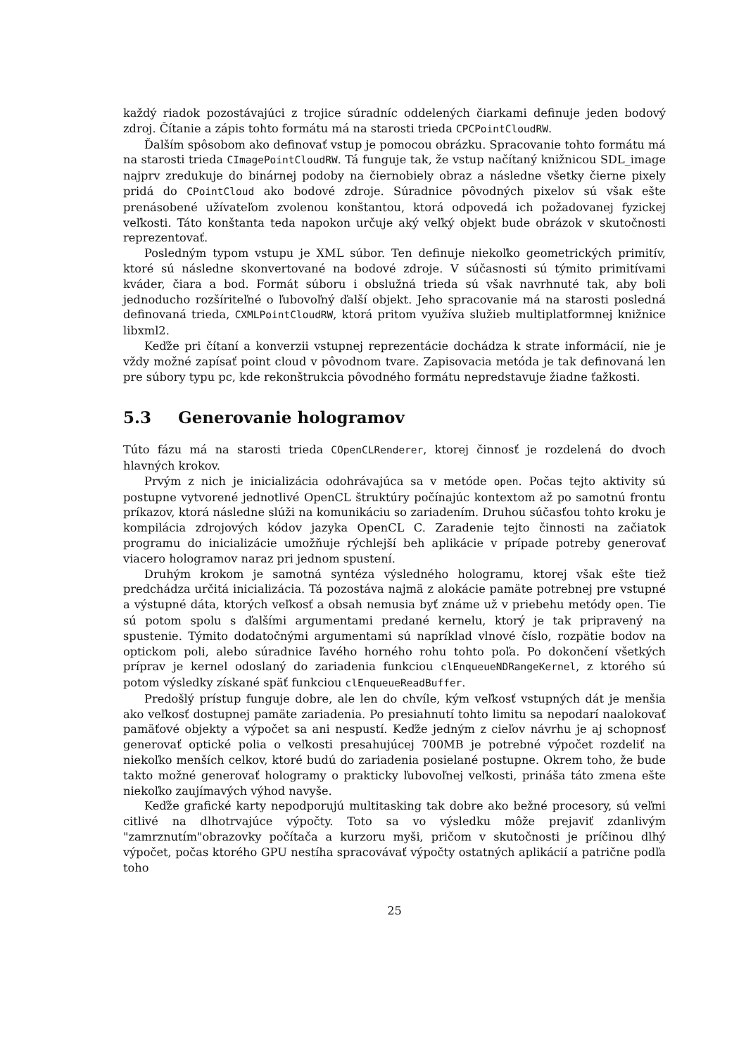každý riadok pozostávajúci z trojice súradníc oddelených čiarkami definuje jeden bodový zdroj. Čítanie a zápis tohto formátu má na starosti trieda CPCPointCloudRW.
Ďalším spôsobom ako definovať vstup je pomocou obrázku. Spracovanie tohto formátu má na starosti trieda CImagePointCloudRW. Tá funguje tak, že vstup načítaný knižnicou SDL_image najprv zredukuje do binárnej podoby na čiernobiely obraz a následne všetky čierne pixely pridá do CPointCloud ako bodové zdroje. Súradnice pôvodných pixelov sú však ešte prenásobené užívateľom zvolenou konštantou, ktorá odpovedá ich požadovanej fyzickej veľkosti. Táto konštanta teda napokon určuje aký veľký objekt bude obrázok v skutočnosti reprezentovať.
Posledným typom vstupu je XML súbor. Ten definuje niekoľko geometrických primitív, ktoré sú následne skonvertované na bodové zdroje. V súčasnosti sú týmito primitívami kváder, čiara a bod. Formát súboru i obslužná trieda sú však navrhnuté tak, aby boli jednoducho rozšíriteľné o ľubovoľný ďalší objekt. Jeho spracovanie má na starosti posledná definovaná trieda, CXMLPointCloudRW, ktorá pritom využíva služieb multiplatformnej knižnice libxml2.
Keďže pri čítaní a konverzii vstupnej reprezentácie dochádza k strate informácií, nie je vždy možné zapísať point cloud v pôvodnom tvare. Zapisovacia metóda je tak definovaná len pre súbory typu pc, kde rekonštrukcia pôvodného formátu nepredstavuje žiadne ťažkosti.
5.3 Generovanie hologramov
Túto fázu má na starosti trieda COpenCLRenderer, ktorej činnosť je rozdelená do dvoch hlavných krokov.
Prvým z nich je inicializácia odohrávajúca sa v metóde open. Počas tejto aktivity sú postupne vytvorené jednotlivé OpenCL štruktúry počínajúc kontextom až po samotnú frontu príkazov, ktorá následne slúži na komunikáciu so zariadením. Druhou súčasťou tohto kroku je kompilácia zdrojových kódov jazyka OpenCL C. Zaradenie tejto činnosti na začiatok programu do inicializácie umožňuje rýchlejší beh aplikácie v prípade potreby generovať viacero hologramov naraz pri jednom spustení.
Druhým krokom je samotná syntéza výsledného hologramu, ktorej však ešte tiež predchádza určitá inicializácia. Tá pozostáva najmä z alokácie pamäte potrebnej pre vstupné a výstupné dáta, ktorých veľkosť a obsah nemusia byť známe už v priebehu metódy open. Tie sú potom spolu s ďalšími argumentami predané kernelu, ktorý je tak pripravený na spustenie. Týmito dodatočnými argumentami sú napríklad vlnové číslo, rozpätie bodov na optickom poli, alebo súradnice ľavého horného rohu tohto poľa. Po dokončení všetkých príprav je kernel odoslaný do zariadenia funkciou clEnqueueNDRangeKernel, z ktorého sú potom výsledky získané späť funkciou clEnqueueReadBuffer.
Predošlý prístup funguje dobre, ale len do chvíle, kým veľkosť vstupných dát je menšia ako veľkosť dostupnej pamäte zariadenia. Po presiahnutí tohto limitu sa nepodarí naalokovať pamäťové objekty a výpočet sa ani nespustí. Keďže jedným z cieľov návrhu je aj schopnosť generovať optické polia o veľkosti presahujúcej 700MB je potrebné výpočet rozdeliť na niekoľko menších celkov, ktoré budú do zariadenia posielané postupne. Okrem toho, že bude takto možné generovať hologramy o prakticky ľubovoľnej veľkosti, prináša táto zmena ešte niekoľko zaujímavých výhod navyše.
Keďže grafické karty nepodporujú multitasking tak dobre ako bežné procesory, sú veľmi citlivé na dlhotrvajúce výpočty. Toto sa vo výsledku môže prejaviť zdanlivým "zamrznutím"obrazovky počítača a kurzoru myši, pričom v skutočnosti je príčinou dlhý výpočet, počas ktorého GPU nestíha spracovávať výpočty ostatných aplikácií a patrične podľa toho
25